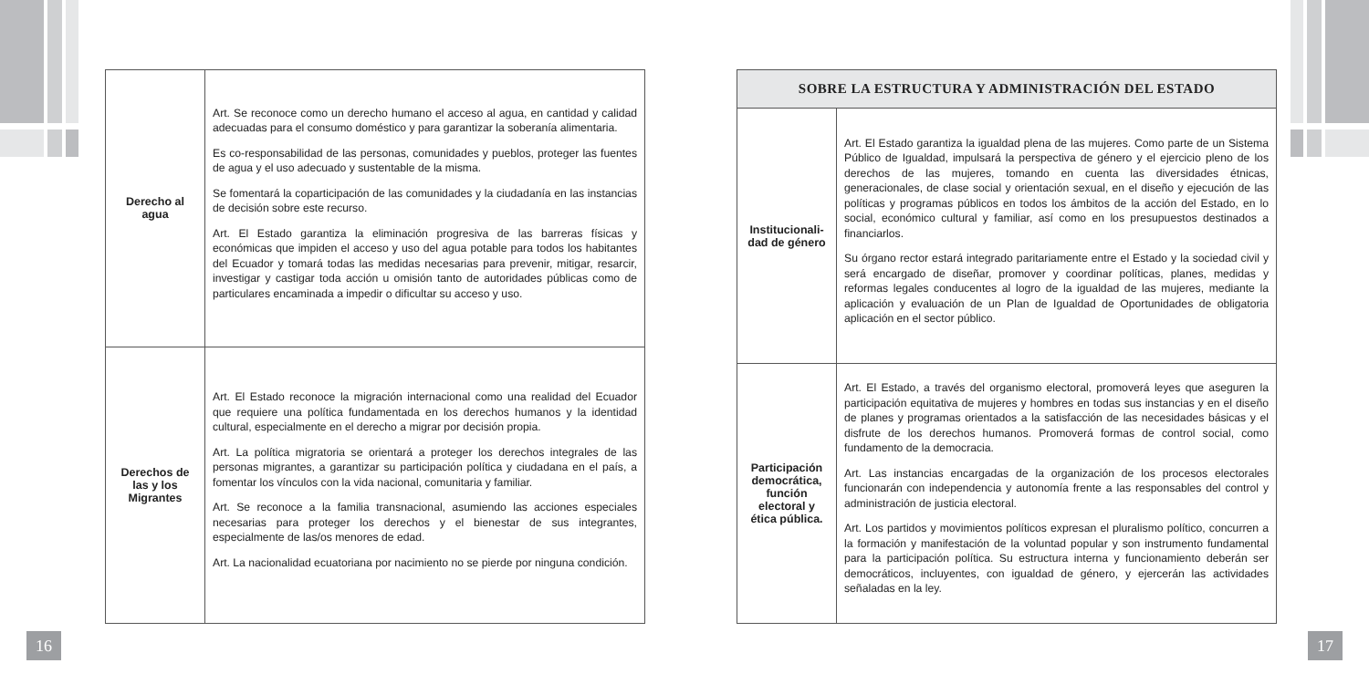| Derecho al agua | Art. Se reconoce como un derecho humano el acceso al agua, en cantidad y calidad adecuadas para el consumo doméstico y para garantizar la soberanía alimentaria. Es co-responsabilidad de las personas, comunidades y pueblos, proteger las fuentes de agua y el uso adecuado y sustentable de la misma. Se fomentará la coparticipación de las comunidades y la ciudadanía en las instancias de decisión sobre este recurso. Art. El Estado garantiza la eliminación progresiva de las barreras físicas y económicas que impiden el acceso y uso del agua potable para todos los habitantes del Ecuador y tomará todas las medidas necesarias para prevenir, mitigar, resarcir, investigar y castigar toda acción u omisión tanto de autoridades públicas como de particulares encaminada a impedir o dificultar su acceso y uso. |
| Derechos de las y los Migrantes | Art. El Estado reconoce la migración internacional como una realidad del Ecuador que requiere una política fundamentada en los derechos humanos y la identidad cultural, especialmente en el derecho a migrar por decisión propia. Art. La política migratoria se orientará a proteger los derechos integrales de las personas migrantes, a garantizar su participación política y ciudadana en el país, a fomentar los vínculos con la vida nacional, comunitaria y familiar. Art. Se reconoce a la familia transnacional, asumiendo las acciones especiales necesarias para proteger los derechos y el bienestar de sus integrantes, especialmente de las/os menores de edad. Art. La nacionalidad ecuatoriana por nacimiento no se pierde por ninguna condición. |
| SOBRE LA ESTRUCTURA Y ADMINISTRACIÓN DEL ESTADO | |
| --- | --- |
| Institucionali-dad de género | Art. El Estado garantiza la igualdad plena de las mujeres. Como parte de un Sistema Público de Igualdad, impulsará la perspectiva de género y el ejercicio pleno de los derechos de las mujeres, tomando en cuenta las diversidades étnicas, generacionales, de clase social y orientación sexual, en el diseño y ejecución de las políticas y programas públicos en todos los ámbitos de la acción del Estado, en lo social, económico cultural y familiar, así como en los presupuestos destinados a financiarlos. Su órgano rector estará integrado paritariamente entre el Estado y la sociedad civil y será encargado de diseñar, promover y coordinar políticas, planes, medidas y reformas legales conducentes al logro de la igualdad de las mujeres, mediante la aplicación y evaluación de un Plan de Igualdad de Oportunidades de obligatoria aplicación en el sector público. |
| Participación democrática, función electoral y ética pública. | Art. El Estado, a través del organismo electoral, promoverá leyes que aseguren la participación equitativa de mujeres y hombres en todas sus instancias y en el diseño de planes y programas orientados a la satisfacción de las necesidades básicas y el disfrute de los derechos humanos. Promoverá formas de control social, como fundamento de la democracia. Art. Las instancias encargadas de la organización de los procesos electorales funcionarán con independencia y autonomía frente a las responsables del control y administración de justicia electoral. Art. Los partidos y movimientos políticos expresan el pluralismo político, concurren a la formación y manifestación de la voluntad popular y son instrumento fundamental para la participación política. Su estructura interna y funcionamiento deberán ser democráticos, incluyentes, con igualdad de género, y ejercerán las actividades señaladas en la ley. |
16 17